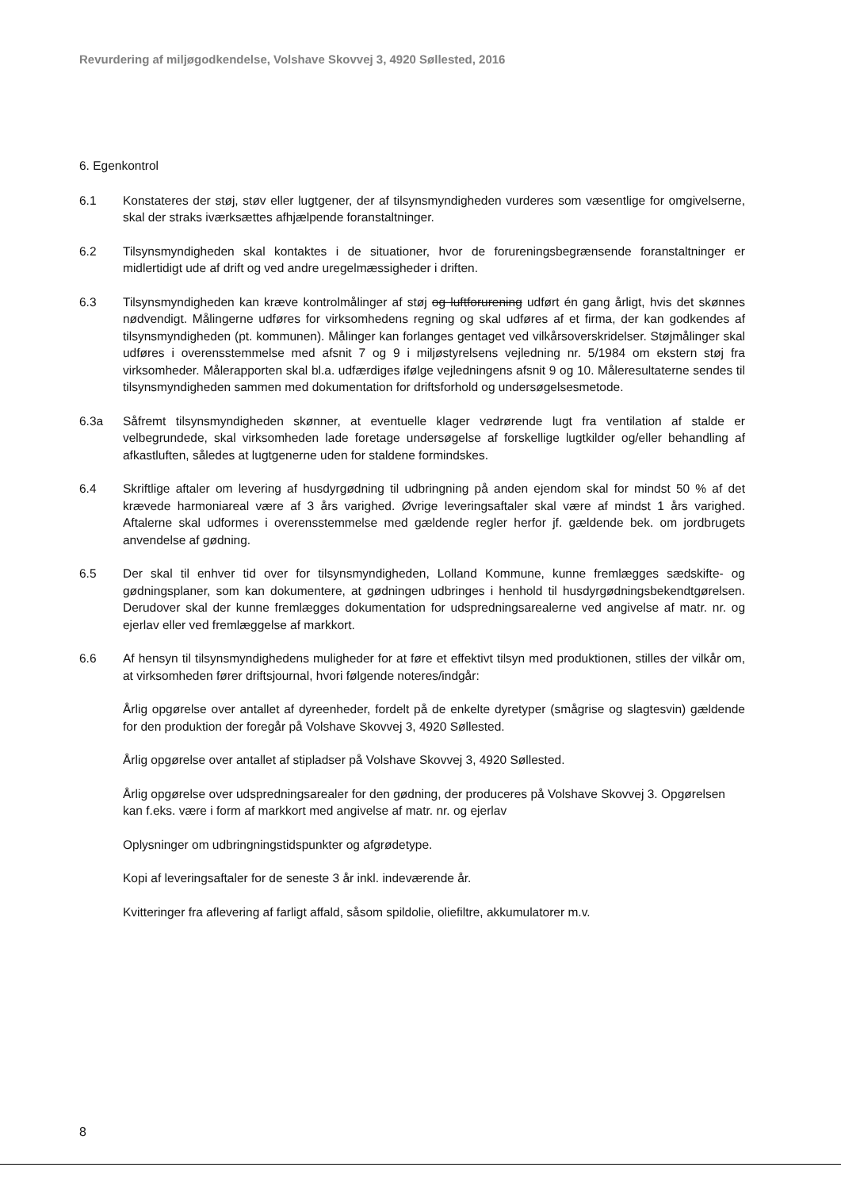Revurdering af miljøgodkendelse, Volshave Skovvej 3, 4920 Søllested, 2016
6. Egenkontrol
6.1 Konstateres der støj, støv eller lugtgener, der af tilsynsmyndigheden vurderes som væsentlige for omgivelserne, skal der straks iværksættes afhjælpende foranstaltninger.
6.2 Tilsynsmyndigheden skal kontaktes i de situationer, hvor de forureningsbegrænsende foranstaltninger er midlertidigt ude af drift og ved andre uregelmæssigheder i driften.
6.3 Tilsynsmyndigheden kan kræve kontrolmålinger af støj og luftforurening udført én gang årligt, hvis det skønnes nødvendigt. Målingerne udføres for virksomhedens regning og skal udføres af et firma, der kan godkendes af tilsynsmyndigheden (pt. kommunen). Målinger kan forlanges gentaget ved vilkårsoverskridelser. Støjmålinger skal udføres i overensstemmelse med afsnit 7 og 9 i miljøstyrelsens vejledning nr. 5/1984 om ekstern støj fra virksomheder. Målerapporten skal bl.a. udfærdiges ifølge vejledningens afsnit 9 og 10. Måleresultaterne sendes til tilsynsmyndigheden sammen med dokumentation for driftsforhold og undersøgelsesmetode.
6.3a Såfremt tilsynsmyndigheden skønner, at eventuelle klager vedrørende lugt fra ventilation af stalde er velbegrundede, skal virksomheden lade foretage undersøgelse af forskellige lugtkilder og/eller behandling af afkastluften, således at lugtgenerne uden for staldene formindskes.
6.4 Skriftlige aftaler om levering af husdyrgødning til udbringning på anden ejendom skal for mindst 50 % af det krævede harmoniareal være af 3 års varighed. Øvrige leveringsaftaler skal være af mindst 1 års varighed. Aftalerne skal udformes i overensstemmelse med gældende regler herfor jf. gældende bek. om jordbrugets anvendelse af gødning.
6.5 Der skal til enhver tid over for tilsynsmyndigheden, Lolland Kommune, kunne fremlægges sædskifte- og gødningsplaner, som kan dokumentere, at gødningen udbringes i henhold til husdyrgødningsbekendtgørelsen. Derudover skal der kunne fremlægges dokumentation for udspredningsarealerne ved angivelse af matr. nr. og ejerlav eller ved fremlæggelse af markkort.
6.6 Af hensyn til tilsynsmyndighedens muligheder for at føre et effektivt tilsyn med produktionen, stilles der vilkår om, at virksomheden fører driftsjournal, hvori følgende noteres/indgår:
Årlig opgørelse over antallet af dyreenheder, fordelt på de enkelte dyretyper (smågrise og slagtesvin) gældende for den produktion der foregår på Volshave Skovvej 3, 4920 Søllested.
Årlig opgørelse over antallet af stipladser på Volshave Skovvej 3, 4920 Søllested.
Årlig opgørelse over udspredningsarealer for den gødning, der produceres på Volshave Skovvej 3. Opgørelsen kan f.eks. være i form af markkort med angivelse af matr. nr. og ejerlav
Oplysninger om udbringningstidspunkter og afgrødetype.
Kopi af leveringsaftaler for de seneste 3 år inkl. indeværende år.
Kvitteringer fra aflevering af farligt affald, såsom spildolie, oliefiltre, akkumulatorer m.v.
8